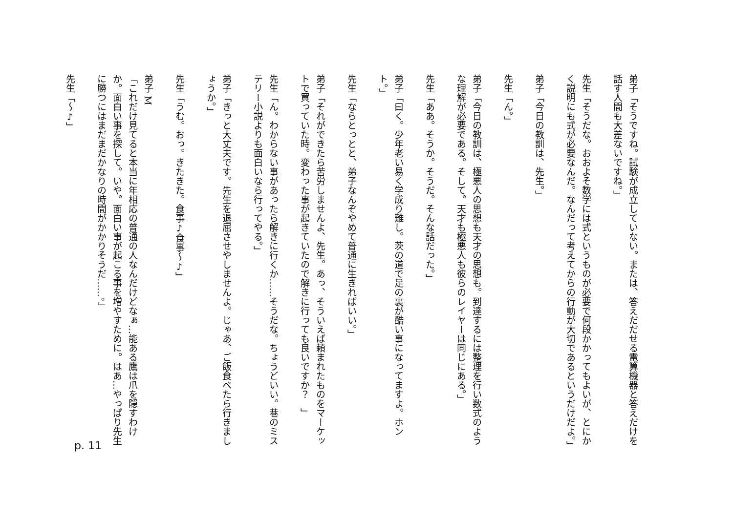弟子「そうですね。試験が成立していない。または、答えだだせる電算機器と答えだけを話す人間も大差ないですね。」
先生「そうだな。おおよそ数学には式というものが必要で何段かかってもよいが、とにかく説明にも式が必要なんだ。なんだって考えてからの行動が大切であるというだけだよ。」
弟子「今日の教訓は、先生。」
先生「ん。」
弟子「今日の教訓は、極悪人の思想も天才の思想も。到達するには整理を行い数式のような理解が必要である。そして。天才も極悪人も彼らのレイヤーは同じにある。」
先生「ああ。そうか。そうだ。そんな話だった。」
弟子「曰く。少年老い易く学成り難し。茨の道で足の裏が酷い事になってますよ。ホント。」
先生「ならとっとと、弟子なんぞやめて普通に生きればいい。」
弟子「それができたら苦労しませんよ、先生。あっ、そういえば頼まれたものをマーケットで買っていた時。変わった事が起きていたので解きに行っても良いですか？　」
先生「ん。わからない事があったら解きに行くか……そうだな。ちょうどいい。巷のミステリー小説よりも面白いなら行ってやる。」
弟子「きっと大丈夫です。先生を退屈させやしませんよ。じゃあ、ご飯食べたら行きましょうか。」
先生「うむ。おっ。きたきた。食事♪食事〜♪」
弟子 M
「これだけ見てると本当に年相応の普通の人なんだけどなぁ…能ある鷹は爪を隠すわけか。面白い事を探して。いや。面白い事が起こる事を増やすために。はあ…やっぱり先生に勝つにはまだまだかなりの時間がかかりそうだ……。」
先生「〜♪」
p. 11